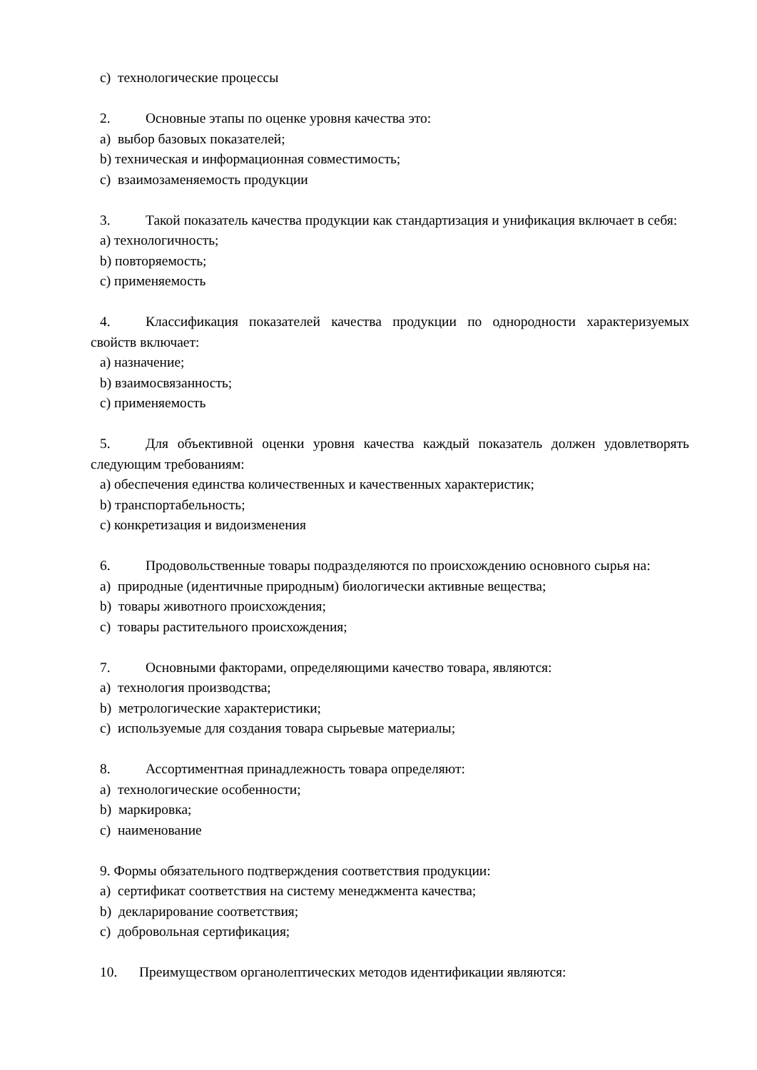c) технологические процессы
2. Основные этапы по оценке уровня качества это:
a) выбор базовых показателей;
b) техническая и информационная совместимость;
c) взаимозаменяемость продукции
3. Такой показатель качества продукции как стандартизация и унификация включает в себя:
a) технологичность;
b) повторяемость;
c) применяемость
4. Классификация показателей качества продукции по однородности характеризуемых свойств включает:
a) назначение;
b) взаимосвязанность;
c) применяемость
5. Для объективной оценки уровня качества каждый показатель должен удовлетворять следующим требованиям:
a) обеспечения единства количественных и качественных характеристик;
b) транспортабельность;
c) конкретизация и видоизменения
6. Продовольственные товары подразделяются по происхождению основного сырья на:
a) природные (идентичные природным) биологически активные вещества;
b) товары животного происхождения;
c) товары растительного происхождения;
7. Основными факторами, определяющими качество товара, являются:
a) технология производства;
b) метрологические характеристики;
c) используемые для создания товара сырьевые материалы;
8. Ассортиментная принадлежность товара определяют:
a) технологические особенности;
b) маркировка;
c) наименование
9. Формы обязательного подтверждения соответствия продукции:
a) сертификат соответствия на систему менеджмента качества;
b) декларирование соответствия;
c) добровольная сертификация;
10. Преимуществом органолептических методов идентификации являются: